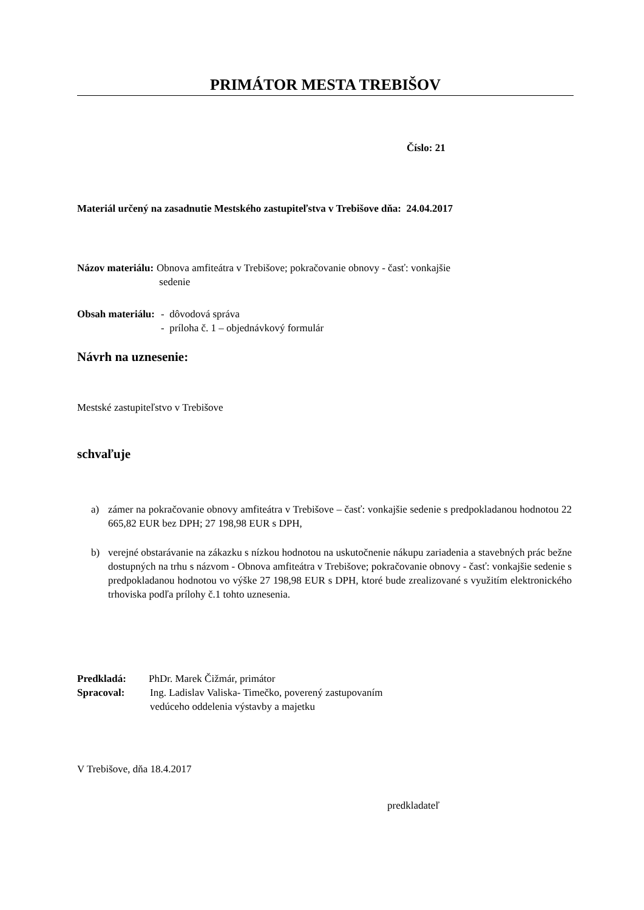PRIMÁTOR MESTA TREBIŠOV
Číslo: 21
Materiál určený na zasadnutie Mestského zastupiteľstva v Trebišove dňa: 24.04.2017
Názov materiálu: Obnova amfiteátra v Trebišove; pokračovanie obnovy - časť: vonkajšie
sedenie
Obsah materiálu: - dôvodová správa
- príloha č. 1 – objednávkový formulár
Návrh na uznesenie:
Mestské zastupiteľstvo v Trebišove
schvaľuje
a) zámer na pokračovanie obnovy amfiteátra v Trebišove – časť: vonkajšie sedenie s predpokladanou hodnotou 22 665,82 EUR bez DPH; 27 198,98 EUR s DPH,
b) verejné obstarávanie na zákazku s nízkou hodnotou na uskutočnenie nákupu zariadenia a stavebných prác bežne dostupných na trhu s názvom - Obnova amfiteátra v Trebišove; pokračovanie obnovy - časť: vonkajšie sedenie s predpokladanou hodnotou vo výške 27 198,98 EUR s DPH, ktoré bude zrealizované s využitím elektronického trhoviska podľa prílohy č.1 tohto uznesenia.
Predkladá: PhDr. Marek Čižmár, primátor
Spracoval: Ing. Ladislav Valiska- Timečko, poverený zastupovaním
vedúceho oddelenia výstavby a majetku
V Trebišove, dňa 18.4.2017
predkladateľ